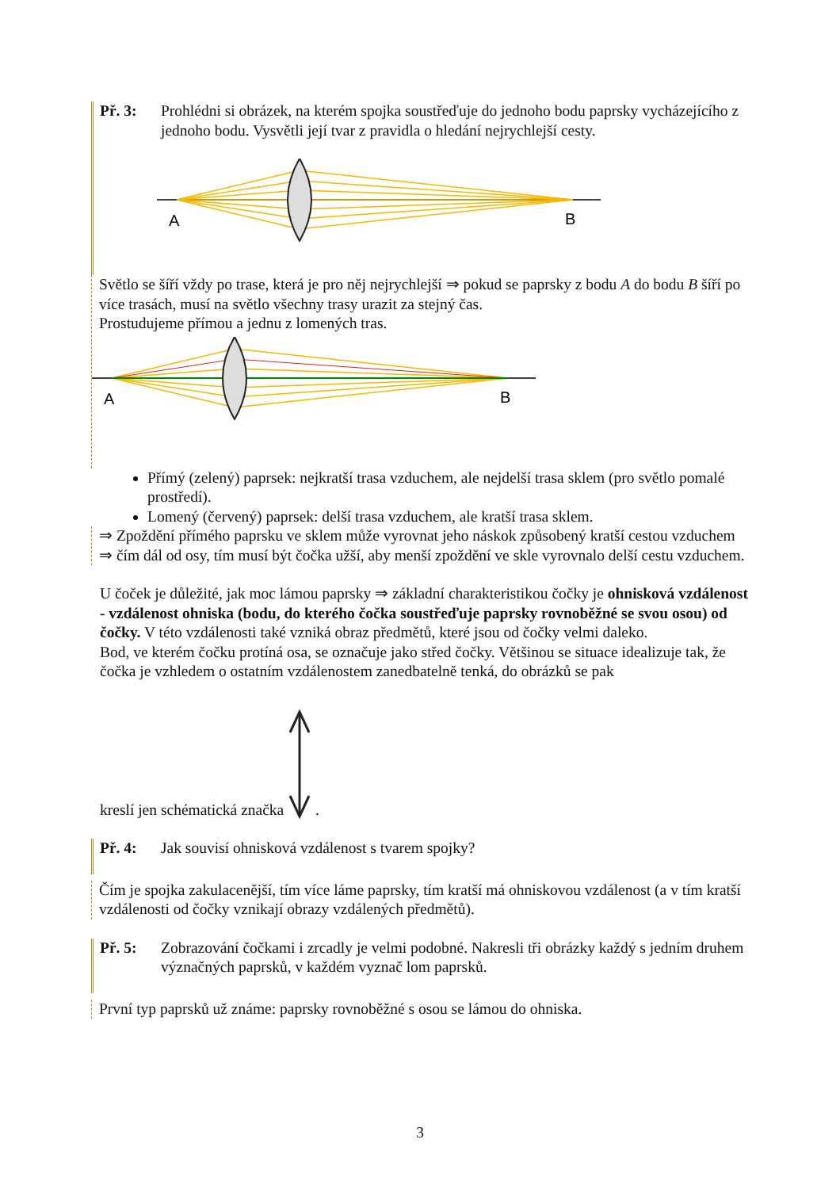Př. 3: Prohlédni si obrázek, na kterém spojka soustřeďuje do jednoho bodu paprsky vycházejícího z jednoho bodu. Vysvětli její tvar z pravidla o hledání nejrychlejší cesty.
A
B
Světlo se šíří vždy po trase, která je pro něj nejrychlejší ⇒ pokud se paprsky z bodu A do bodu B šíří po více trasách, musí na světlo všechny trasy urazit za stejný čas.
Prostudujeme přímou a jednu z lomených tras.
A
B
Přímý (zelený) paprsek: nejkratší trasa vzduchem, ale nejdelší trasa sklem (pro světlo pomalé prostředí).
Lomený (červený) paprsek: delší trasa vzduchem, ale kratší trasa sklem.
⇒ Zpoždění přímého paprsku ve sklem může vyrovnat jeho náskok způsobený kratší cestou vzduchem ⇒ čím dál od osy, tím musí být čočka užší, aby menší zpoždění ve skle vyrovnalo delší cestu vzduchem.
U čoček je důležité, jak moc lámou paprsky ⇒ základní charakteristikou čočky je ohnisková vzdálenost - vzdálenost ohniska (bodu, do kterého čočka soustřeďuje paprsky rovnoběžné se svou osou) od čočky. V této vzdálenosti také vzniká obraz předmětů, které jsou od čočky velmi daleko.
Bod, ve kterém čočku protíná osa, se označuje jako střed čočky. Většinou se situace idealizuje tak, že čočka je vzhledem o ostatním vzdálenostem zanedbatelně tenká, do obrázků se pak
kreslí jen schématická značka .
Př. 4: Jak souvisí ohnisková vzdálenost s tvarem spojky?
Čím je spojka zakulacenější, tím více láme paprsky, tím kratší má ohniskovou vzdálenost (a v tím kratší vzdálenosti od čočky vznikají obrazy vzdálených předmětů).
Př. 5: Zobrazování čočkami i zrcadly je velmi podobné. Nakresli tři obrázky každý s jedním druhem význačných paprsků, v každém vyznač lom paprsků.
První typ paprsků už známe: paprsky rovnoběžné s osou se lámou do ohniska.
3